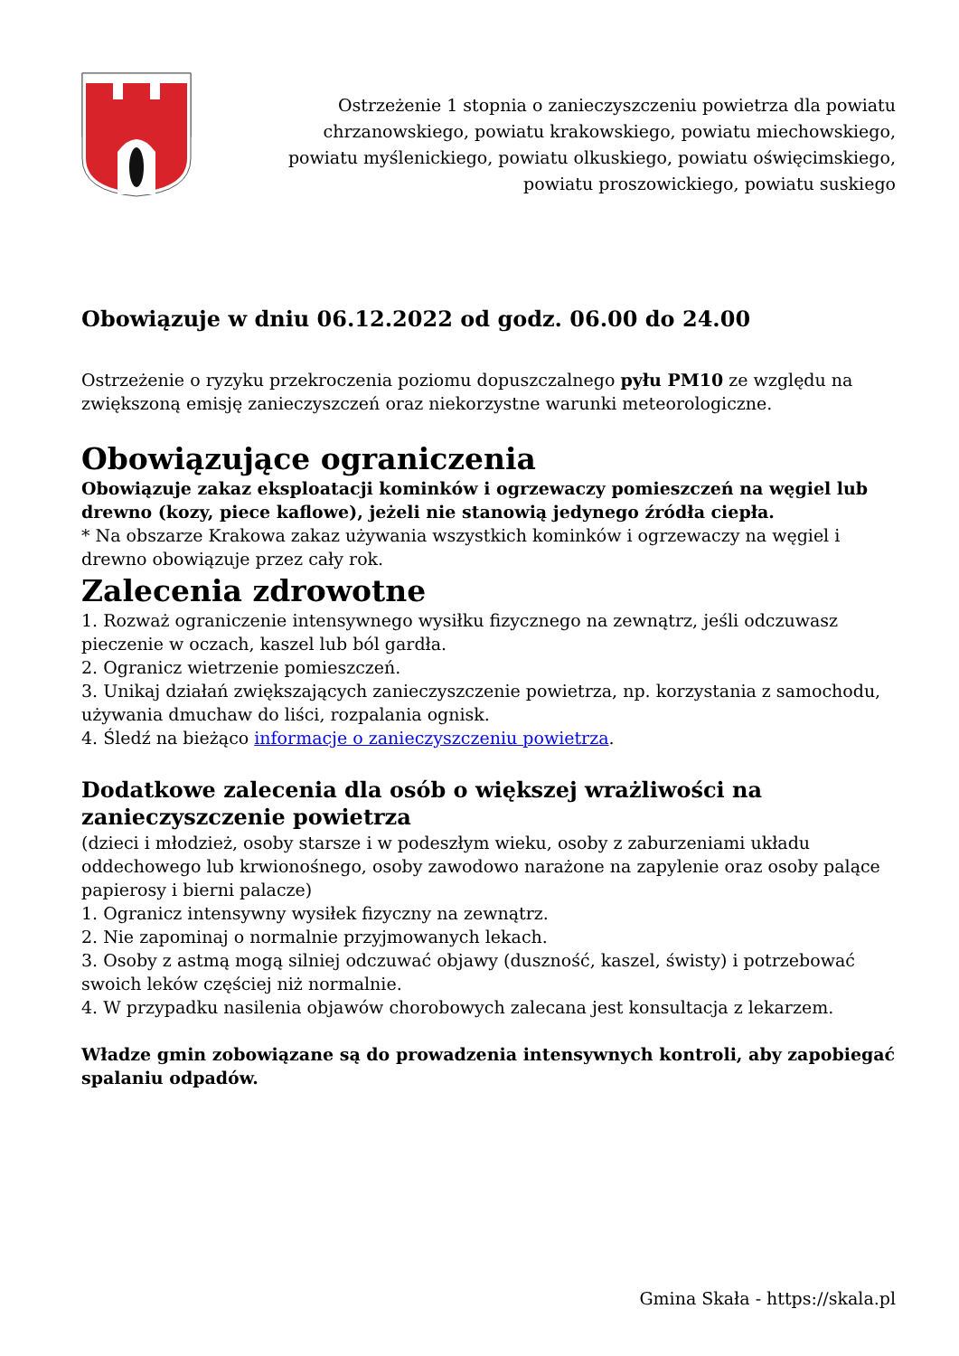Ostrzeżenie 1 stopnia o zanieczyszczeniu powietrza dla powiatu chrzanowskiego, powiatu krakowskiego, powiatu miechowskiego, powiatu myślenickiego, powiatu olkuskiego, powiatu oświęcimskiego, powiatu proszowickiego, powiatu suskiego
Obowiązuje w dniu 06.12.2022 od godz. 06.00 do 24.00
Ostrzeżenie o ryzyku przekroczenia poziomu dopuszczalnego pyłu PM10 ze względu na zwiększoną emisję zanieczyszczeń oraz niekorzystne warunki meteorologiczne.
Obowiązujące ograniczenia
Obowiązuje zakaz eksploatacji kominków i ogrzewaczy pomieszczeń na węgiel lub drewno (kozy, piece kaflowe), jeżeli nie stanowią jedynego źródła ciepła.
* Na obszarze Krakowa zakaz używania wszystkich kominków i ogrzewaczy na węgiel i drewno obowiązuje przez cały rok.
Zalecenia zdrowotne
1. Rozważ ograniczenie intensywnego wysiłku fizycznego na zewnątrz, jeśli odczuwasz pieczenie w oczach, kaszel lub ból gardła.
2. Ogranicz wietrzenie pomieszczeń.
3. Unikaj działań zwiększających zanieczyszczenie powietrza, np. korzystania z samochodu, używania dmuchaw do liści, rozpalania ognisk.
4. Śledź na bieżąco informacje o zanieczyszczeniu powietrza.
Dodatkowe zalecenia dla osób o większej wrażliwości na zanieczyszczenie powietrza
(dzieci i młodzież, osoby starsze i w podeszłym wieku, osoby z zaburzeniami układu oddechowego lub krwionośnego, osoby zawodowo narażone na zapylenie oraz osoby palące papierosy i bierni palacze)
1. Ogranicz intensywny wysiłek fizyczny na zewnątrz.
2. Nie zapominaj o normalnie przyjmowanych lekach.
3. Osoby z astmą mogą silniej odczuwać objawy (duszność, kaszel, świsty) i potrzebować swoich leków częściej niż normalnie.
4. W przypadku nasilenia objawów chorobowych zalecana jest konsultacja z lekarzem.
Władze gmin zobowiązane są do prowadzenia intensywnych kontroli, aby zapobiegać spalaniu odpadów.
Gmina Skała - https://skala.pl